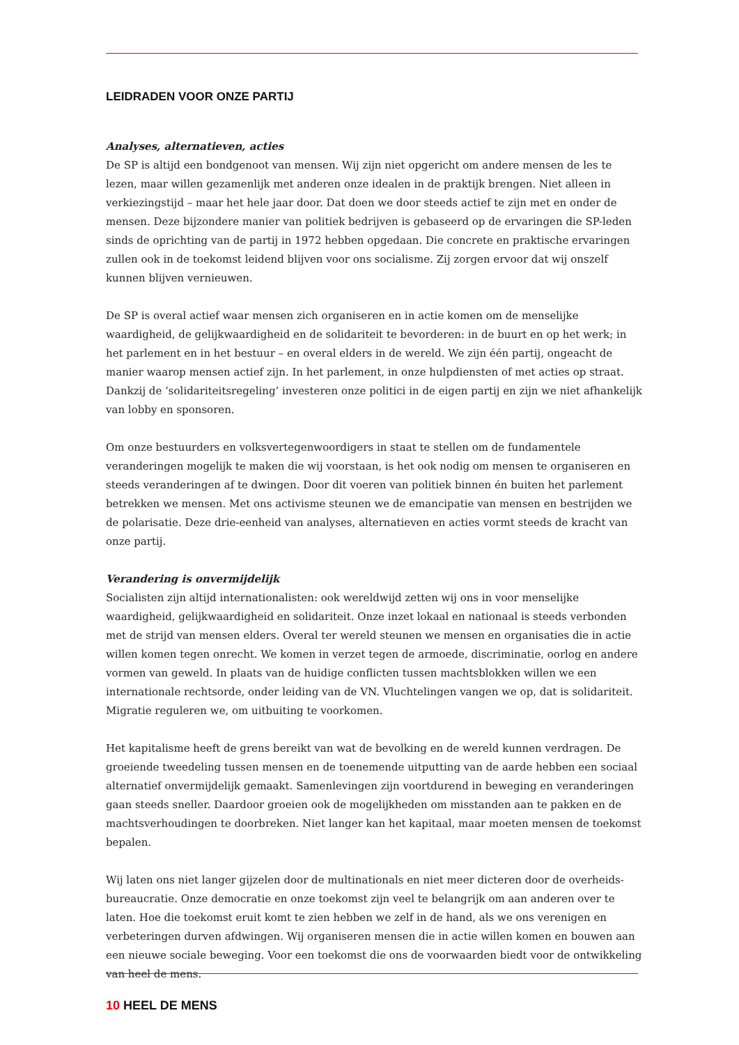LEIDRADEN VOOR ONZE PARTIJ
Analyses, alternatieven, acties
De SP is altijd een bondgenoot van mensen. Wij zijn niet opgericht om andere mensen de les te lezen, maar willen gezamenlijk met anderen onze idealen in de praktijk brengen. Niet alleen in verkiezingstijd – maar het hele jaar door. Dat doen we door steeds actief te zijn met en onder de mensen. Deze bijzondere manier van politiek bedrijven is gebaseerd op de ervaringen die SP-leden sinds de oprichting van de partij in 1972 hebben opgedaan. Die concrete en praktische ervaringen zullen ook in de toekomst leidend blijven voor ons socialisme. Zij zorgen ervoor dat wij onszelf kunnen blijven vernieuwen.
De SP is overal actief waar mensen zich organiseren en in actie komen om de menselijke waardigheid, de gelijkwaardigheid en de solidariteit te bevorderen: in de buurt en op het werk; in het parlement en in het bestuur – en overal elders in de wereld. We zijn één partij, ongeacht de manier waarop mensen actief zijn. In het parlement, in onze hulpdiensten of met acties op straat. Dankzij de ‘solidariteitsregeling’ investeren onze politici in de eigen partij en zijn we niet afhankelijk van lobby en sponsoren.
Om onze bestuurders en volksvertegenwoordigers in staat te stellen om de fundamentele veranderingen mogelijk te maken die wij voorstaan, is het ook nodig om mensen te organiseren en steeds veranderingen af te dwingen. Door dit voeren van politiek binnen én buiten het parlement betrekken we mensen. Met ons activisme steunen we de emancipatie van mensen en bestrijden we de polarisatie. Deze drie-eenheid van analyses, alternatieven en acties vormt steeds de kracht van onze partij.
Verandering is onvermijdelijk
Socialisten zijn altijd internationalisten: ook wereldwijd zetten wij ons in voor menselijke waardigheid, gelijkwaardigheid en solidariteit. Onze inzet lokaal en nationaal is steeds verbonden met de strijd van mensen elders. Overal ter wereld steunen we mensen en organisaties die in actie willen komen tegen onrecht. We komen in verzet tegen de armoede, discriminatie, oorlog en andere vormen van geweld. In plaats van de huidige conflicten tussen machtsblokken willen we een internationale rechtsorde, onder leiding van de VN. Vluchtelingen vangen we op, dat is solidariteit. Migratie reguleren we, om uitbuiting te voorkomen.
Het kapitalisme heeft de grens bereikt van wat de bevolking en de wereld kunnen verdragen. De groeiende tweedeling tussen mensen en de toenemende uitputting van de aarde hebben een sociaal alternatief onvermijdelijk gemaakt. Samenlevingen zijn voortdurend in beweging en veranderingen gaan steeds sneller. Daardoor groeien ook de mogelijkheden om misstanden aan te pakken en de machtsverhoudingen te doorbreken. Niet langer kan het kapitaal, maar moeten mensen de toekomst bepalen.
Wij laten ons niet langer gijzelen door de multinationals en niet meer dicteren door de overheids­bureaucratie. Onze democratie en onze toekomst zijn veel te belangrijk om aan anderen over te laten. Hoe die toekomst eruit komt te zien hebben we zelf in de hand, als we ons verenigen en verbeteringen durven afdwingen. Wij organiseren mensen die in actie willen komen en bouwen aan een nieuwe sociale beweging. Voor een toekomst die ons de voorwaarden biedt voor de ontwikkeling van heel de mens.
10 HEEL DE MENS